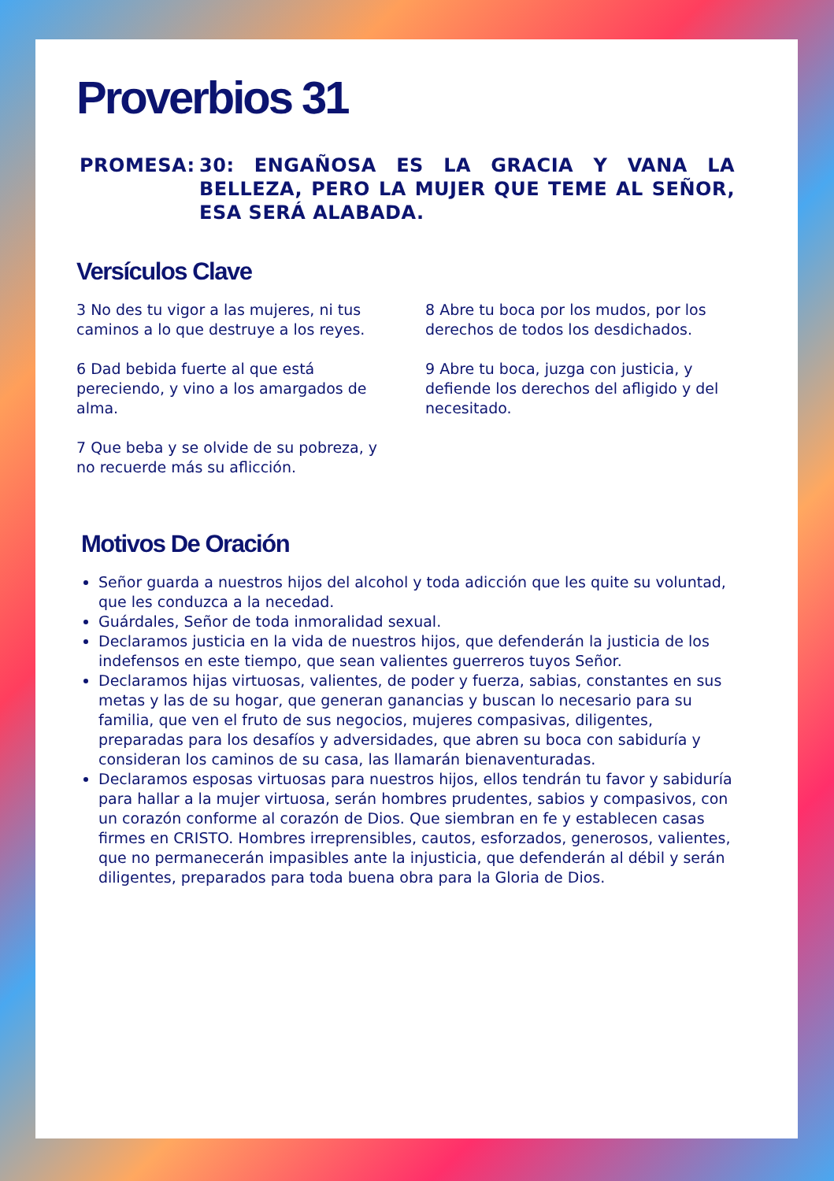Proverbios 31
PROMESA: 30: ENGAÑOSA ES LA GRACIA Y VANA LA BELLEZA, PERO LA MUJER QUE TEME AL SEÑOR, ESA SERÁ ALABADA.
Versículos Clave
3 No des tu vigor a las mujeres, ni tus caminos a lo que destruye a los reyes.
6 Dad bebida fuerte al que está pereciendo, y vino a los amargados de alma.
7 Que beba y se olvide de su pobreza, y no recuerde más su aflicción.
8 Abre tu boca por los mudos, por los derechos de todos los desdichados.
9 Abre tu boca, juzga con justicia, y defiende los derechos del afligido y del necesitado.
Motivos De Oración
Señor guarda a nuestros hijos del alcohol y toda adicción que les quite su voluntad, que les conduzca a la necedad.
Guárdales, Señor de toda inmoralidad sexual.
Declaramos justicia en la vida de nuestros hijos, que defenderán la justicia de los indefensos en este tiempo, que sean valientes guerreros tuyos Señor.
Declaramos hijas virtuosas, valientes, de poder y fuerza, sabias, constantes en sus metas y las de su hogar, que generan ganancias y buscan lo necesario para su familia, que ven el fruto de sus negocios, mujeres compasivas, diligentes, preparadas para los desafíos y adversidades, que abren su boca con sabiduría y consideran los caminos de su casa, las llamarán bienaventuradas.
Declaramos esposas virtuosas para nuestros hijos, ellos tendrán tu favor y sabiduría para hallar a la mujer virtuosa, serán hombres prudentes, sabios y compasivos, con un corazón conforme al corazón de Dios. Que siembran en fe y establecen casas firmes en CRISTO. Hombres irreprensibles, cautos, esforzados, generosos, valientes, que no permanecerán impasibles ante la injusticia, que defenderán al débil y serán diligentes, preparados para toda buena obra para la Gloria de Dios.